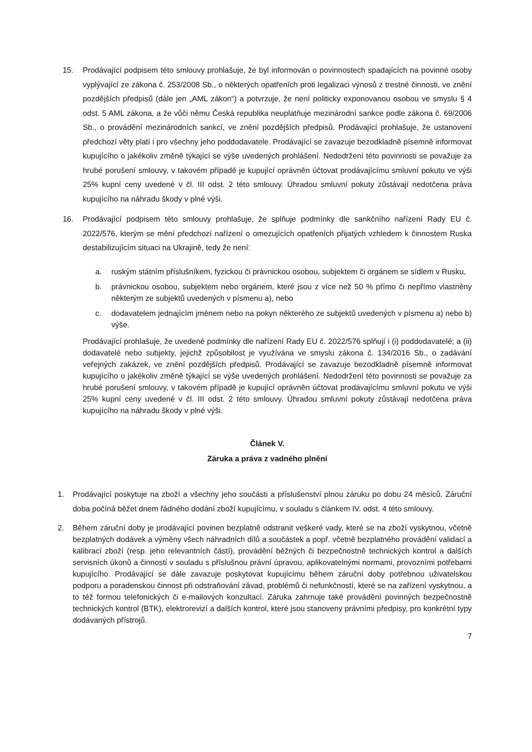15. Prodávající podpisem této smlouvy prohlašuje, že byl informován o povinnostech spadajících na povinné osoby vyplývající ze zákona č. 253/2008 Sb., o některých opatřeních proti legalizaci výnosů z trestné činnosti, ve znění pozdějších předpisů (dále jen „AML zákon“) a potvrzuje, že není politicky exponovanou osobou ve smyslu § 4 odst. 5 AML zákona, a že vůči němu Česká republika neuplatňuje mezinárodní sankce podle zákona č. 69/2006 Sb., o provádění mezinárodních sankcí, ve znění pozdějších předpisů. Prodávající prohlašuje, že ustanovení předchozí věty platí i pro všechny jeho poddodavatele. Prodávající se zavazuje bezodkladně písemně informovat kupujícího o jakékoliv změně týkající se výše uvedených prohlášení. Nedodržení této povinnosti se považuje za hrubé porušení smlouvy, v takovém případě je kupující oprávněn účtovat prodávajícímu smluvní pokutu ve výši 25% kupní ceny uvedené v čl. III odst. 2 této smlouvy. Úhradou smluvní pokuty zůstávají nedotčena práva kupujícího na náhradu škody v plné výši.
16. Prodávající podpisem této smlouvy prohlašuje, že splňuje podmínky dle sankčního nařízení Rady EU č. 2022/576, kterým se mění předchozí nařízení o omezujících opatřeních přijatých vzhledem k činnostem Ruska destabilizujícím situaci na Ukrajině, tedy že není:
a. ruským státním příslušníkem, fyzickou či právnickou osobou, subjektem či orgánem se sídlem v Rusku,
b. právnickou osobou, subjektem nebo orgánem, které jsou z více než 50 % přímo či nepřímo vlastněny některým ze subjektů uvedených v písmenu a), nebo
c. dodavatelem jednajícím jménem nebo na pokyn některého ze subjektů uvedených v písmenu a) nebo b) výše.
Prodávající prohlašuje, že uvedené podmínky dle nařízení Rady EU č. 2022/576 splňují i (i) poddodavatelé; a (ii) dodavatelé nebo subjekty, jejichž způsobilost je využívána ve smyslu zákona č. 134/2016 Sb., o zadávání veřejných zakázek, ve znění pozdějších předpisů. Prodávající se zavazuje bezodkladně písemně informovat kupujícího o jakékoliv změně týkající se výše uvedených prohlášení. Nedodržení této povinnosti se považuje za hrubé porušení smlouvy, v takovém případě je kupující oprávněn účtovat prodávajícímu smluvní pokutu ve výši 25% kupní ceny uvedené v čl. III odst. 2 této smlouvy. Úhradou smluvní pokuty zůstávají nedotčena práva kupujícího na náhradu škody v plné výši.
Článek V.
Záruka a práva z vadného plnění
1. Prodávající poskytuje na zboží a všechny jeho součásti a příslušenství plnou záruku po dobu 24 měsíců. Záruční doba počíná běžet dnem řádného dodání zboží kupujícímu, v souladu s článkem IV. odst. 4 této smlouvy.
2. Během záruční doby je prodávající povinen bezplatně odstranit veškeré vady, které se na zboží vyskytnou, včetně bezplatných dodávek a výměny všech náhradních dílů a součástek a popř. včetně bezplatného provádění validací a kalibrací zboží (resp. jeho relevantních částí), provádění běžných či bezpečnostně technických kontrol a dalších servisních úkonů a činností v souladu s příslušnou právní úpravou, aplikovatelnými normami, provozními potřebami kupujícího. Prodávající se dále zavazuje poskytovat kupujícímu během záruční doby potřebnou uživatelskou podporu a poradenskou činnost při odstraňování závad, problémů či nefunkčností, které se na zařízení vyskytnou, a to též formou telefonických či e-mailových konzultací. Záruka zahrnuje také provádění povinných bezpečnostně technických kontrol (BTK), elektrorevizí a dalších kontrol, které jsou stanoveny právními předpisy, pro konkrétní typy dodávaných přístrojů.
7